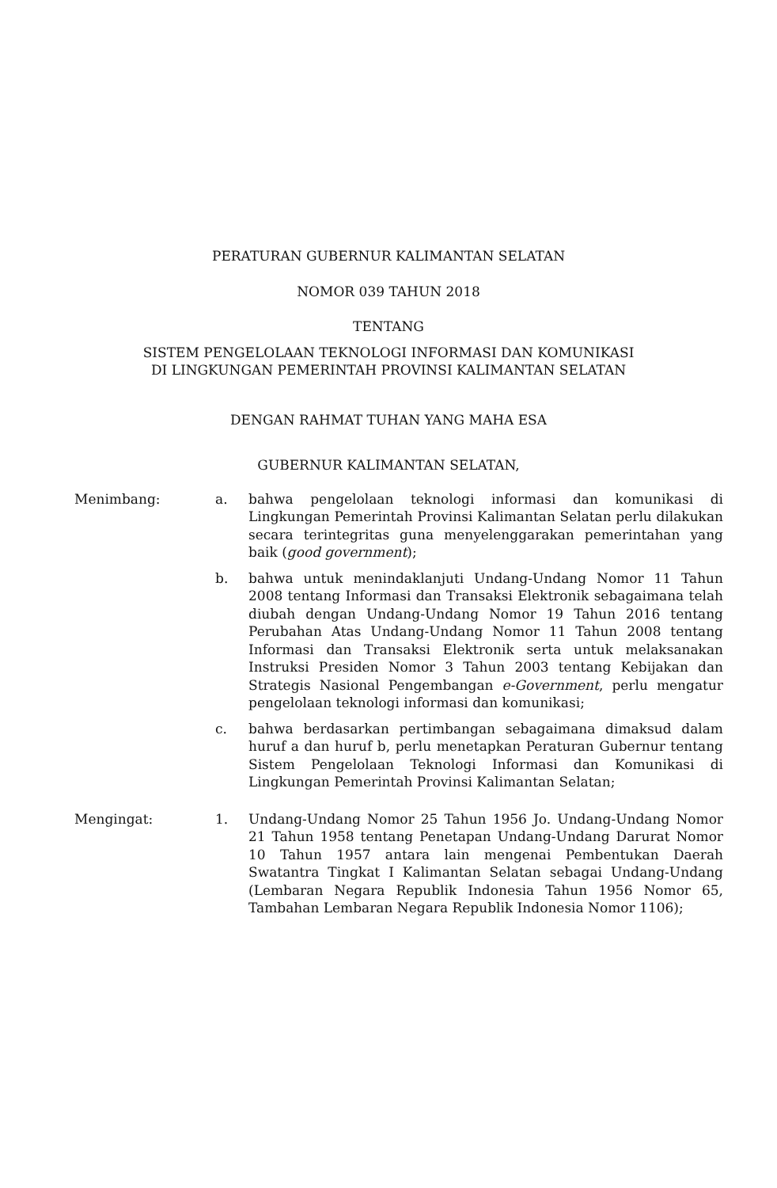PERATURAN GUBERNUR KALIMANTAN SELATAN
NOMOR 039 TAHUN 2018
TENTANG
SISTEM PENGELOLAAN TEKNOLOGI INFORMASI DAN KOMUNIKASI
DI LINGKUNGAN PEMERINTAH PROVINSI KALIMANTAN SELATAN
DENGAN RAHMAT TUHAN YANG MAHA ESA
GUBERNUR KALIMANTAN SELATAN,
Menimbang: a. bahwa pengelolaan teknologi informasi dan komunikasi di Lingkungan Pemerintah Provinsi Kalimantan Selatan perlu dilakukan secara terintegritas guna menyelenggarakan pemerintahan yang baik (good government);
b. bahwa untuk menindaklanjuti Undang-Undang Nomor 11 Tahun 2008 tentang Informasi dan Transaksi Elektronik sebagaimana telah diubah dengan Undang-Undang Nomor 19 Tahun 2016 tentang Perubahan Atas Undang-Undang Nomor 11 Tahun 2008 tentang Informasi dan Transaksi Elektronik serta untuk melaksanakan Instruksi Presiden Nomor 3 Tahun 2003 tentang Kebijakan dan Strategis Nasional Pengembangan e-Government, perlu mengatur pengelolaan teknologi informasi dan komunikasi;
c. bahwa berdasarkan pertimbangan sebagaimana dimaksud dalam huruf a dan huruf b, perlu menetapkan Peraturan Gubernur tentang Sistem Pengelolaan Teknologi Informasi dan Komunikasi di Lingkungan Pemerintah Provinsi Kalimantan Selatan;
Mengingat: 1. Undang-Undang Nomor 25 Tahun 1956 Jo. Undang-Undang Nomor 21 Tahun 1958 tentang Penetapan Undang-Undang Darurat Nomor 10 Tahun 1957 antara lain mengenai Pembentukan Daerah Swatantra Tingkat I Kalimantan Selatan sebagai Undang-Undang (Lembaran Negara Republik Indonesia Tahun 1956 Nomor 65, Tambahan Lembaran Negara Republik Indonesia Nomor 1106);